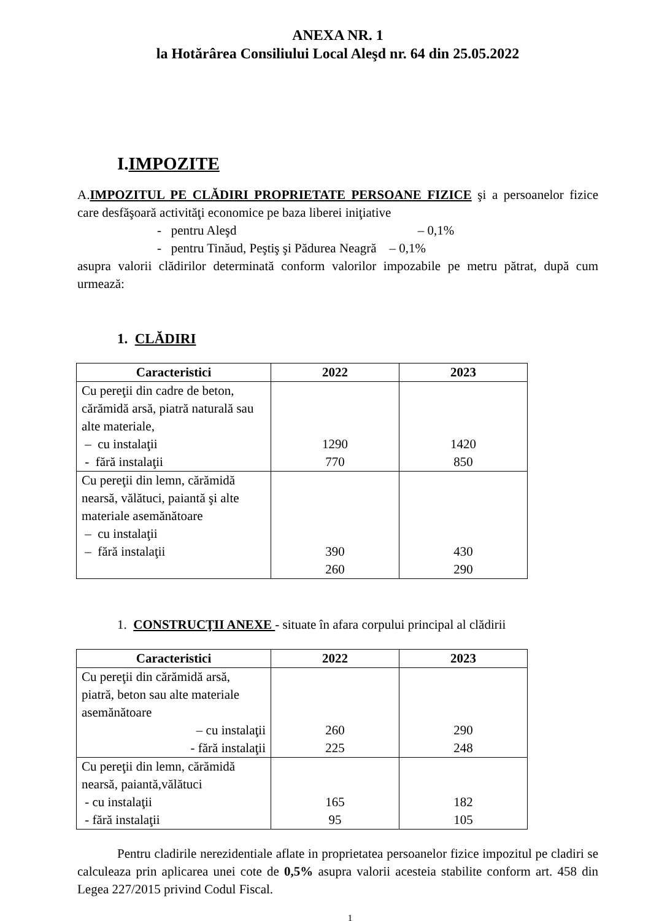ANEXA NR. 1
la Hotărârea Consiliului Local Aleşd nr. 64 din 25.05.2022
I.IMPOZITE
A.IMPOZITUL PE CLĂDIRI PROPRIETATE PERSOANE FIZICE şi a persoanelor fizice care desfăşoară activităţi economice pe baza liberei iniţiative
- pentru Aleşd – 0,1%
- pentru Tinăud, Peştiş şi Pădurea Neagră – 0,1%
asupra valorii clădirilor determinată conform valorilor impozabile pe metru pătrat, după cum urmează:
1. CLĂDIRI
| Caracteristici | 2022 | 2023 |
| --- | --- | --- |
| Cu pereţii din cadre de beton, cărămidă arsă, piatră naturală sau alte materiale, – cu instalaţii - fără instalaţii | 1290 770 | 1420 850 |
| Cu pereţii din lemn, cărămidă nearsă, vălătuci, paiantă şi alte materiale asemănătoare – cu instalaţii – fără instalaţii | 390 260 | 430 290 |
1. CONSTRUCŢII ANEXE - situate în afara corpului principal al clădirii
| Caracteristici | 2022 | 2023 |
| --- | --- | --- |
| Cu pereţii din cărămidă arsă, piatră, beton sau alte materiale asemănătoare – cu instalaţii - fără instalaţii | 260 225 | 290 248 |
| Cu pereţii din lemn, cărămidă nearsă, paiantă,vălătuci - cu instalaţii - fără instalaţii | 165 95 | 182 105 |
Pentru cladirile nerezidentiale aflate in proprietatea persoanelor fizice impozitul pe cladiri se calculeaza prin aplicarea unei cote de 0,5% asupra valorii acesteia stabilite conform art. 458 din Legea 227/2015 privind Codul Fiscal.
1